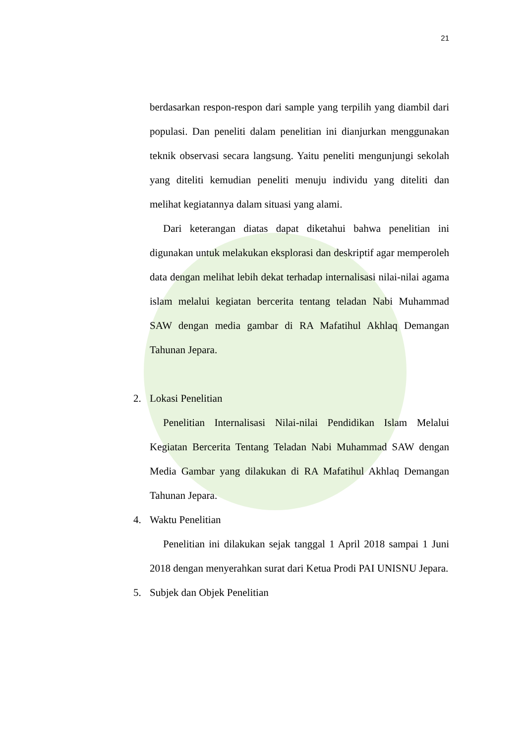21
berdasarkan respon-respon dari sample yang terpilih yang diambil dari populasi. Dan peneliti dalam penelitian ini dianjurkan menggunakan teknik observasi secara langsung. Yaitu peneliti mengunjungi sekolah yang diteliti kemudian peneliti menuju individu yang diteliti dan melihat kegiatannya dalam situasi yang alami.
Dari keterangan diatas dapat diketahui bahwa penelitian ini digunakan untuk melakukan eksplorasi dan deskriptif agar memperoleh data dengan melihat lebih dekat terhadap internalisasi nilai-nilai agama islam melalui kegiatan bercerita tentang teladan Nabi Muhammad SAW dengan media gambar di RA Mafatihul Akhlaq Demangan Tahunan Jepara.
2. Lokasi Penelitian
Penelitian Internalisasi Nilai-nilai Pendidikan Islam Melalui Kegiatan Bercerita Tentang Teladan Nabi Muhammad SAW dengan Media Gambar yang dilakukan di RA Mafatihul Akhlaq Demangan Tahunan Jepara.
4. Waktu Penelitian
Penelitian ini dilakukan sejak tanggal 1 April 2018 sampai 1 Juni 2018 dengan menyerahkan surat dari Ketua Prodi PAI UNISNU Jepara.
5. Subjek dan Objek Penelitian